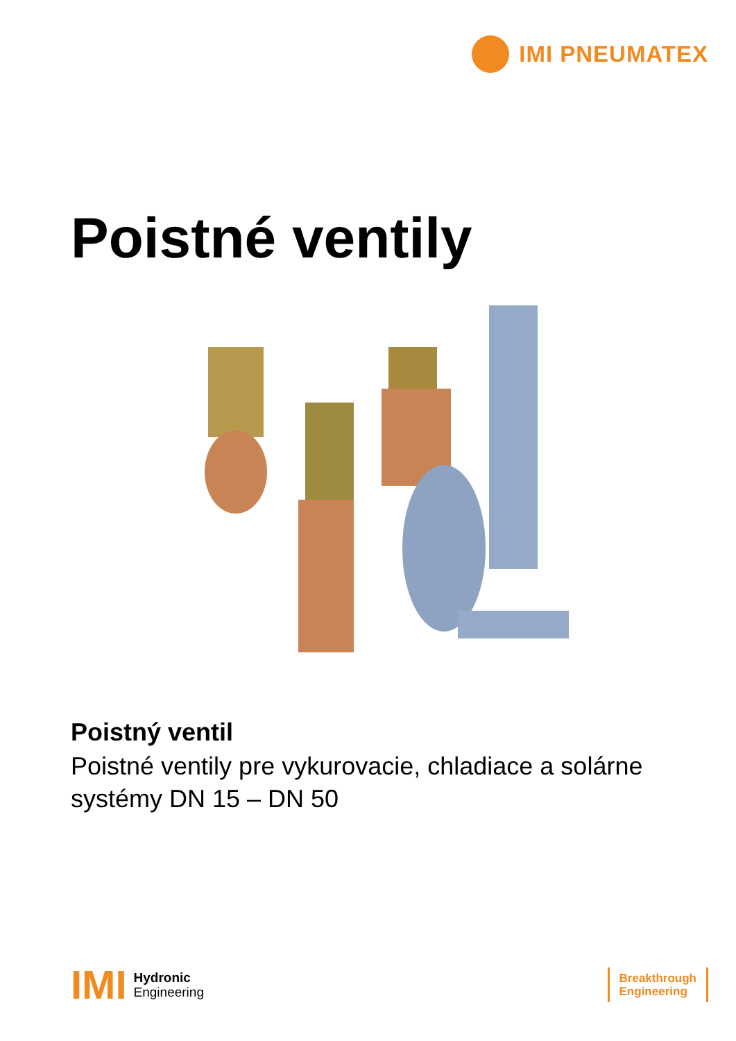IMI PNEUMATEX
Poistné ventily
Poistný ventil
Poistné ventily pre vykurovacie, chladiace a solárne systémy DN 15 – DN 50
IMI
Hydronic
Engineering
Breakthrough
Engineering